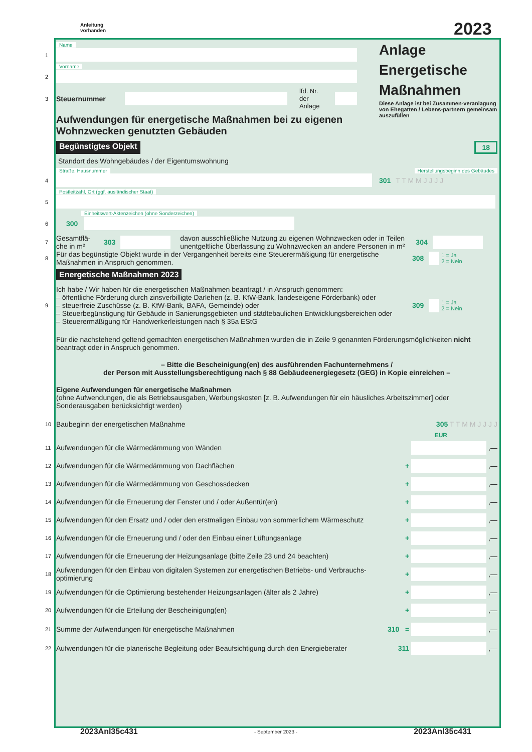Anleitung
vorhanden
2023
Name
1
Vorname
2
3 Steuernummer lfd. Nr.
der Anlage
Aufwendungen für energetische Maßnahmen bei zu eigenen Wohnzwecken genutzten Gebäuden
Anlage
Energetische
Maßnahmen
Diese Anlage ist bei Zusammen-veranlagung von Ehegatten / Lebens-partnern gemeinsam auszufüllen
Begünstigtes Objekt 18
Standort des Wohngebäudes / der Eigentumswohnung
Straße, Hausnummer Herstellungsbeginn des Gebäudes
4 301 T T M M J J J J
Postleitzahl, Ort (ggf. ausländischer Staat)
5
Einheitswert-Aktenzeichen (ohne Sonderzeichen)
6 300
7 Gesamtflä-
che in m² 303 davon ausschließliche Nutzung zu eigenen Wohnzwecken oder in Teilen unentgeltliche Überlassung zu Wohnzwecken an andere Personen in m² 304
8 Für das begünstigte Objekt wurde in der Vergangenheit bereits eine Steuerermäßigung für energetische Maßnahmen in Anspruch genommen. 308 1 = Ja
2 = Nein
Energetische Maßnahmen 2023
9
Ich habe / Wir haben für die energetischen Maßnahmen beantragt / in Anspruch genommen:
– öffentliche Förderung durch zinsverbilligte Darlehen (z. B. KfW-Bank, landeseigene Förderbank) oder
– steuerfreie Zuschüsse (z. B. KfW-Bank, BAFA, Gemeinde) oder
– Steuerbegünstigung für Gebäude in Sanierungsgebieten und städtebaulichen Entwicklungsbereichen oder
– Steuerermäßigung für Handwerkerleistungen nach § 35a EStG
309 1 = Ja
2 = Nein
Für die nachstehend geltend gemachten energetischen Maßnahmen wurden die in Zeile 9 genannten Förderungsmöglichkeiten nicht beantragt oder in Anspruch genommen.
– Bitte die Bescheinigung(en) des ausführenden Fachunternehmens /
der Person mit Ausstellungsberechtigung nach § 88 Gebäudeenergiegesetz (GEG) in Kopie einreichen –
Eigene Aufwendungen für energetische Maßnahmen
(ohne Aufwendungen, die als Betriebsausgaben, Werbungskosten [z. B. Aufwendungen für ein häusliches Arbeitszimmer] oder Sonderausgaben berücksichtigt werden)
10 Baubeginn der energetischen Maßnahme 305 T T M M J J J J
EUR
11 Aufwendungen für die Wärmedämmung von Wänden ,—
12 Aufwendungen für die Wärmedämmung von Dachflächen + ,—
13 Aufwendungen für die Wärmedämmung von Geschossdecken + ,—
14 Aufwendungen für die Erneuerung der Fenster und / oder Außentür(en) + ,—
15 Aufwendungen für den Ersatz und / oder den erstmaligen Einbau von sommerlichem Wärmeschutz + ,—
16 Aufwendungen für die Erneuerung und / oder den Einbau einer Lüftungsanlage + ,—
17 Aufwendungen für die Erneuerung der Heizungsanlage (bitte Zeile 23 und 24 beachten) + ,—
18 Aufwendungen für den Einbau von digitalen Systemen zur energetischen Betriebs- und Verbrauchs-optimierung + ,—
19 Aufwendungen für die Optimierung bestehender Heizungsanlagen (älter als 2 Jahre) + ,—
20 Aufwendungen für die Erteilung der Bescheinigung(en) + ,—
21 Summe der Aufwendungen für energetische Maßnahmen 310 = ,—
22 Aufwendungen für die planerische Begleitung oder Beaufsichtigung durch den Energieberater 311 ,—
2023Anl35c431 - September 2023 - 2023Anl35c431